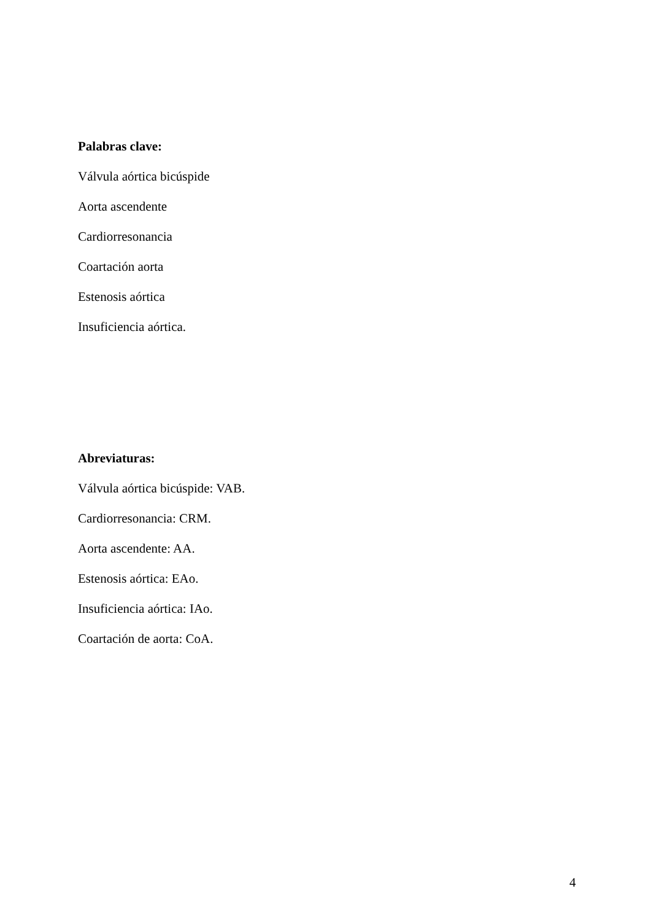Palabras clave:
Válvula aórtica bicúspide
Aorta ascendente
Cardiorresonancia
Coartación aorta
Estenosis aórtica
Insuficiencia aórtica.
Abreviaturas:
Válvula aórtica bicúspide: VAB.
Cardiorresonancia: CRM.
Aorta ascendente: AA.
Estenosis aórtica: EAo.
Insuficiencia aórtica: IAo.
Coartación de aorta: CoA.
4